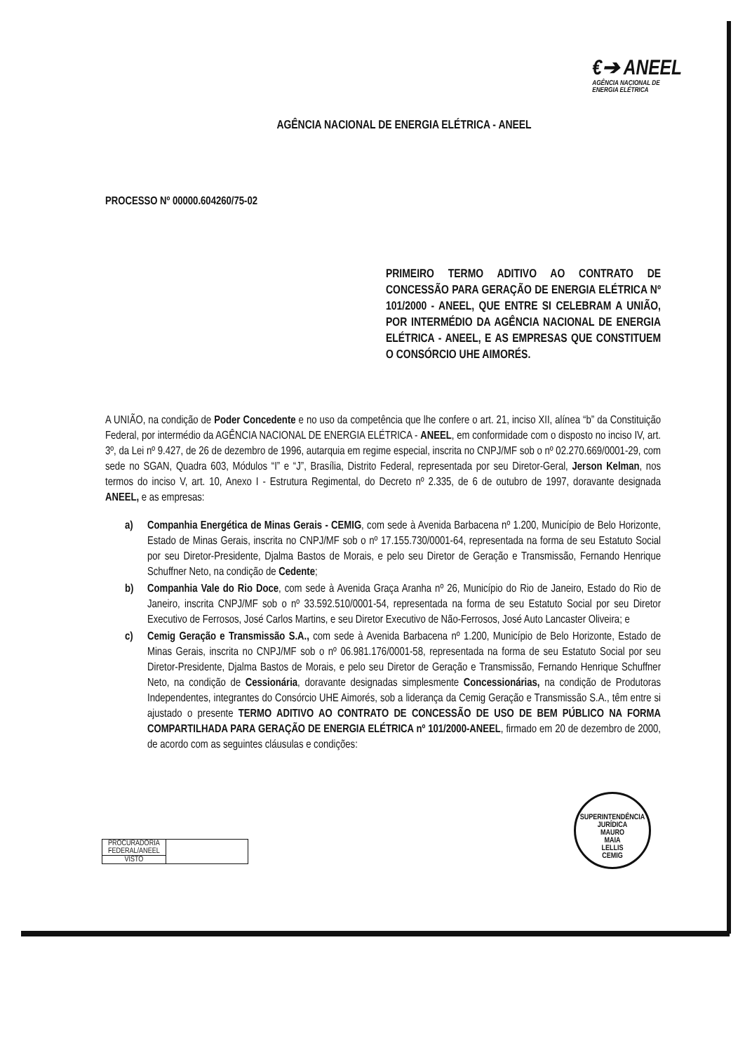€➔ ANEEL
AGÊNCIA NACIONAL DE
ENERGIA ELÉTRICA
AGÊNCIA NACIONAL DE ENERGIA ELÉTRICA - ANEEL
PROCESSO Nº 00000.604260/75-02
PRIMEIRO TERMO ADITIVO AO CONTRATO DE CONCESSÃO PARA GERAÇÃO DE ENERGIA ELÉTRICA Nº 101/2000 - ANEEL, QUE ENTRE SI CELEBRAM A UNIÃO, POR INTERMÉDIO DA AGÊNCIA NACIONAL DE ENERGIA ELÉTRICA - ANEEL, E AS EMPRESAS QUE CONSTITUEM O CONSÓRCIO UHE AIMORÉS.
A UNIÃO, na condição de Poder Concedente e no uso da competência que lhe confere o art. 21, inciso XII, alínea “b” da Constituição Federal, por intermédio da AGÊNCIA NACIONAL DE ENERGIA ELÉTRICA - ANEEL, em conformidade com o disposto no inciso IV, art. 3º, da Lei nº 9.427, de 26 de dezembro de 1996, autarquia em regime especial, inscrita no CNPJ/MF sob o nº 02.270.669/0001-29, com sede no SGAN, Quadra 603, Módulos “I” e “J”, Brasília, Distrito Federal, representada por seu Diretor-Geral, Jerson Kelman, nos termos do inciso V, art. 10, Anexo I - Estrutura Regimental, do Decreto nº 2.335, de 6 de outubro de 1997, doravante designada ANEEL, e as empresas:
a) Companhia Energética de Minas Gerais - CEMIG, com sede à Avenida Barbacena nº 1.200, Município de Belo Horizonte, Estado de Minas Gerais, inscrita no CNPJ/MF sob o nº 17.155.730/0001-64, representada na forma de seu Estatuto Social por seu Diretor-Presidente, Djalma Bastos de Morais, e pelo seu Diretor de Geração e Transmissão, Fernando Henrique Schuffner Neto, na condição de Cedente;
b) Companhia Vale do Rio Doce, com sede à Avenida Graça Aranha nº 26, Município do Rio de Janeiro, Estado do Rio de Janeiro, inscrita CNPJ/MF sob o nº 33.592.510/0001-54, representada na forma de seu Estatuto Social por seu Diretor Executivo de Ferrosos, José Carlos Martins, e seu Diretor Executivo de Não-Ferrosos, José Auto Lancaster Oliveira; e
c) Cemig Geração e Transmissão S.A., com sede à Avenida Barbacena nº 1.200, Município de Belo Horizonte, Estado de Minas Gerais, inscrita no CNPJ/MF sob o nº 06.981.176/0001-58, representada na forma de seu Estatuto Social por seu Diretor-Presidente, Djalma Bastos de Morais, e pelo seu Diretor de Geração e Transmissão, Fernando Henrique Schuffner Neto, na condição de Cessionária, doravante designadas simplesmente Concessionárias, na condição de Produtoras Independentes, integrantes do Consórcio UHE Aimorés, sob a liderança da Cemig Geração e Transmissão S.A., têm entre si ajustado o presente TERMO ADITIVO AO CONTRATO DE CONCESSÃO DE USO DE BEM PÚBLICO NA FORMA COMPARTILHADA PARA GERAÇÃO DE ENERGIA ELÉTRICA nº 101/2000-ANEEL, firmado em 20 de dezembro de 2000, de acordo com as seguintes cláusulas e condições:
| PROCURADORIA FEDERAL/ANEEL | |
| VISTO | |
SUPERINTENDÊNCIA JURÍDICA
MAURO
MAIA
LELLIS
CEMIG